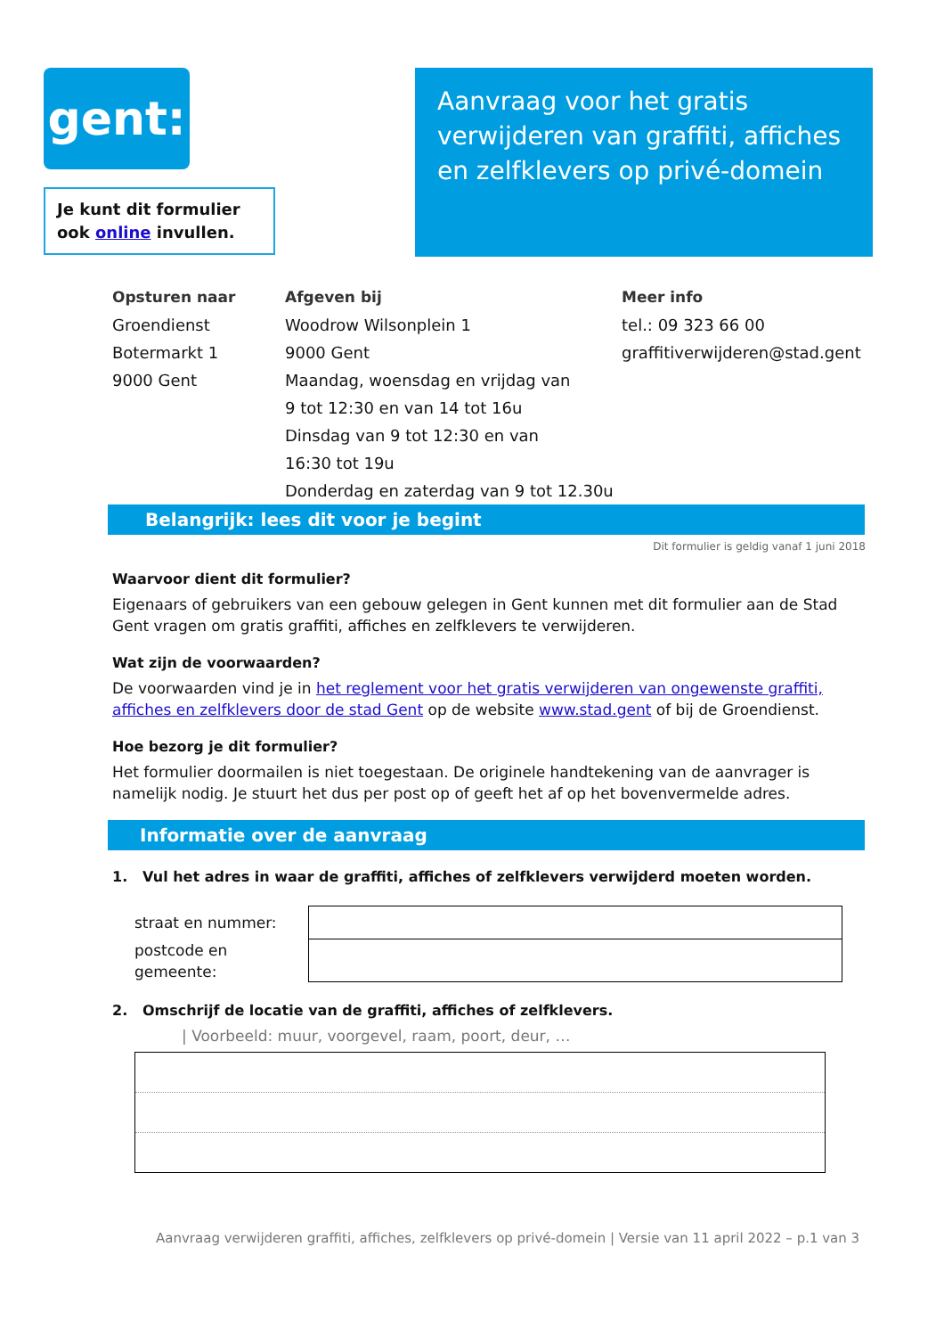gent:
Je kunt dit formulier ook online invullen.
Aanvraag voor het gratis verwijderen van graffiti, affiches en zelfklevers op privé-domein
Opsturen naar
Groendienst
Botermarkt 1
9000 Gent
Afgeven bij
Woodrow Wilsonplein 1
9000 Gent
Maandag, woensdag en vrijdag van
9 tot 12:30 en van 14 tot 16u
Dinsdag van 9 tot 12:30 en van
16:30 tot 19u
Donderdag en zaterdag van 9 tot 12.30u
Meer info
tel.: 09 323 66 00
graffitiverwijderen@stad.gent
Belangrijk: lees dit voor je begint
Dit formulier is geldig vanaf 1 juni 2018
Waarvoor dient dit formulier?
Eigenaars of gebruikers van een gebouw gelegen in Gent kunnen met dit formulier aan de Stad Gent vragen om gratis graffiti, affiches en zelfklevers te verwijderen.
Wat zijn de voorwaarden?
De voorwaarden vind je in het reglement voor het gratis verwijderen van ongewenste graffiti, affiches en zelfklevers door de stad Gent op de website www.stad.gent of bij de Groendienst.
Hoe bezorg je dit formulier?
Het formulier doormailen is niet toegestaan. De originele handtekening van de aanvrager is namelijk nodig. Je stuurt het dus per post op of geeft het af op het bovenvermelde adres.
Informatie over de aanvraag
1. Vul het adres in waar de graffiti, affiches of zelfklevers verwijderd moeten worden.
| straat en nummer: | |
| postcode en gemeente: | |
2. Omschrijf de locatie van de graffiti, affiches of zelfklevers.
| Voorbeeld: muur, voorgevel, raam, poort, deur, …
Aanvraag verwijderen graffiti, affiches, zelfklevers op privé-domein | Versie van 11 april 2022 – p.1 van 3